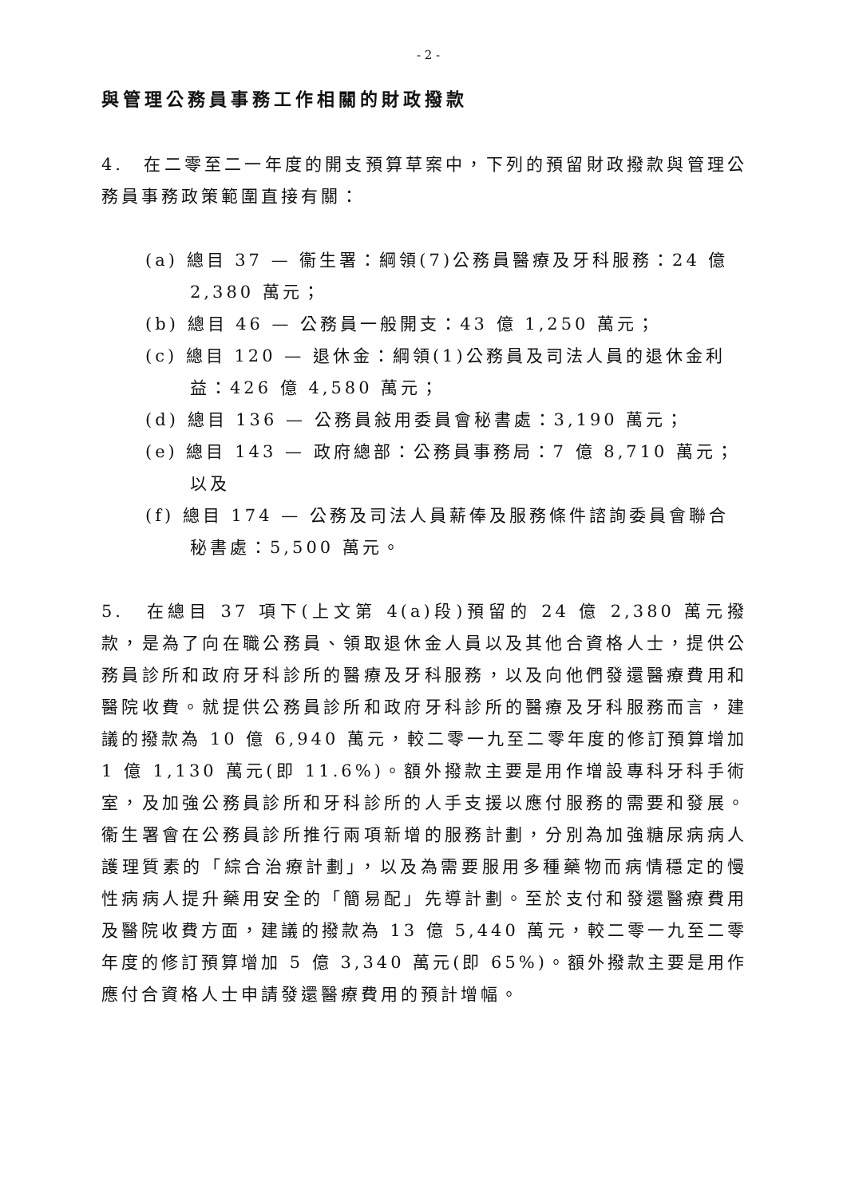- 2 -
與管理公務員事務工作相關的財政撥款
4.　在二零至二一年度的開支預算草案中，下列的預留財政撥款與管理公務員事務政策範圍直接有關：
(a) 總目 37 — 衞生署：綱領(7)公務員醫療及牙科服務：24 億 2,380 萬元；
(b) 總目 46 — 公務員一般開支：43 億 1,250 萬元；
(c) 總目 120 — 退休金：綱領(1)公務員及司法人員的退休金利益：426 億 4,580 萬元；
(d) 總目 136 — 公務員敍用委員會秘書處：3,190 萬元；
(e) 總目 143 — 政府總部：公務員事務局：7 億 8,710 萬元；以及
(f) 總目 174 — 公務及司法人員薪俸及服務條件諮詢委員會聯合秘書處：5,500 萬元。
5.　在總目 37 項下(上文第 4(a)段)預留的 24 億 2,380 萬元撥款，是為了向在職公務員、領取退休金人員以及其他合資格人士，提供公務員診所和政府牙科診所的醫療及牙科服務，以及向他們發還醫療費用和醫院收費。就提供公務員診所和政府牙科診所的醫療及牙科服務而言，建議的撥款為 10 億 6,940 萬元，較二零一九至二零年度的修訂預算增加 1 億 1,130 萬元(即 11.6%)。額外撥款主要是用作增設專科牙科手術室，及加強公務員診所和牙科診所的人手支援以應付服務的需要和發展。衞生署會在公務員診所推行兩項新增的服務計劃，分別為加強糖尿病病人護理質素的「綜合治療計劃」，以及為需要服用多種藥物而病情穩定的慢性病病人提升藥用安全的「簡易配」先導計劃。至於支付和發還醫療費用及醫院收費方面，建議的撥款為 13 億 5,440 萬元，較二零一九至二零年度的修訂預算增加 5 億 3,340 萬元(即 65%)。額外撥款主要是用作應付合資格人士申請發還醫療費用的預計增幅。